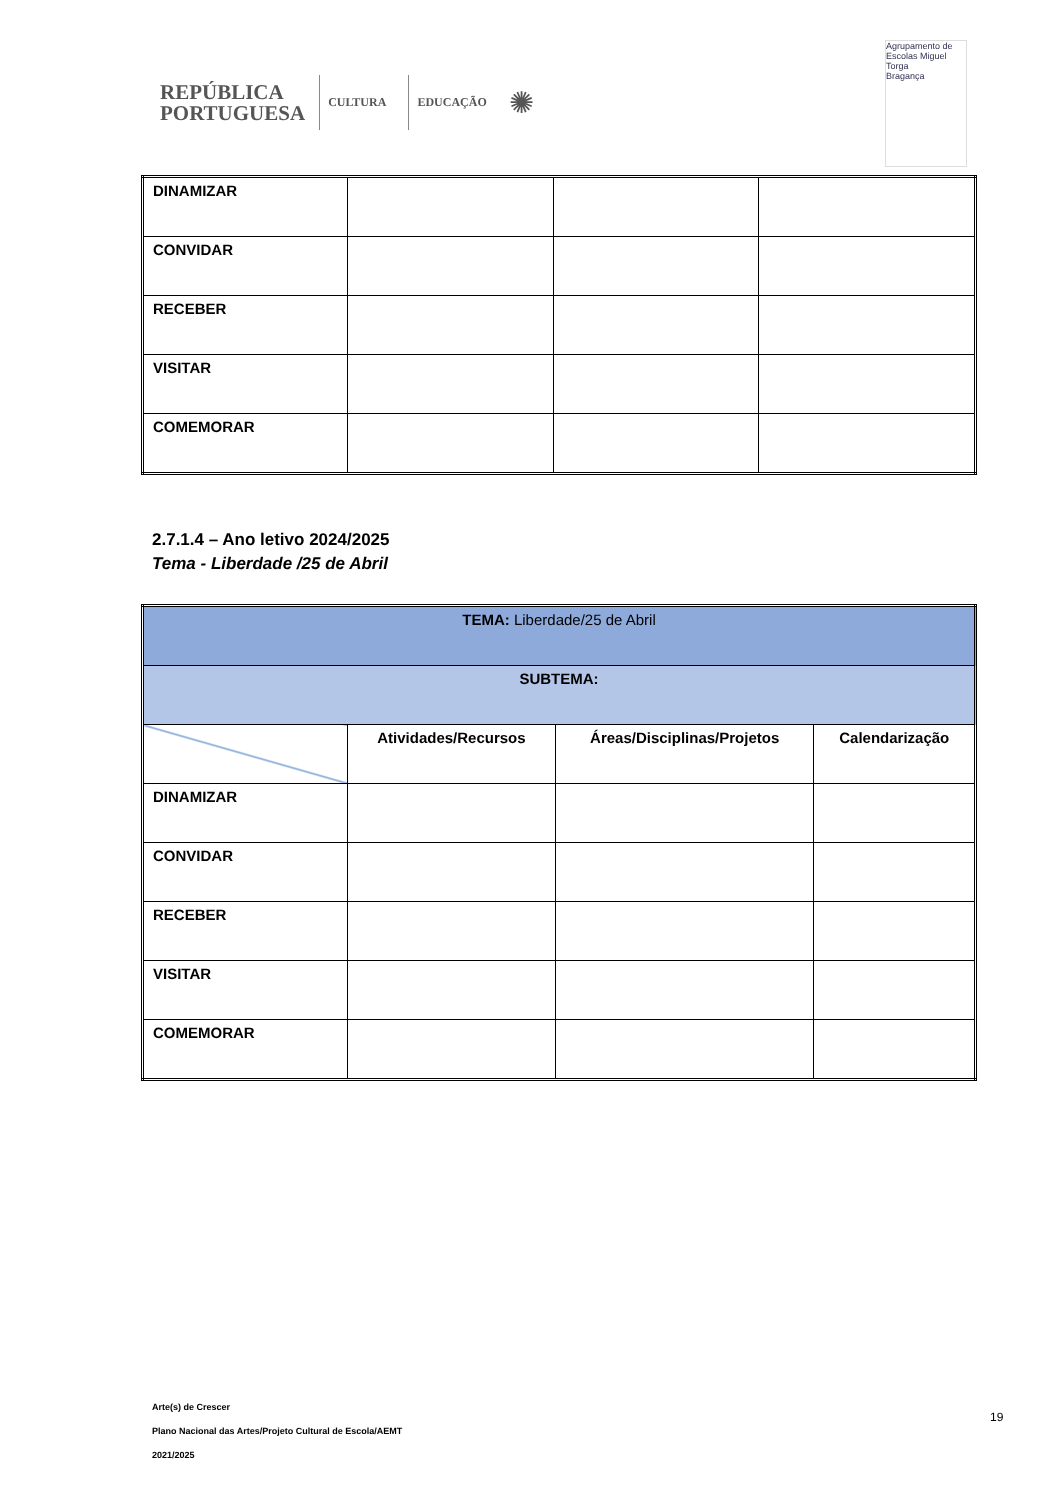REPÚBLICA
PORTUGUESA
CULTURA EDUCAÇÃO
✺
Agrupamento de Escolas Miguel Torga
Bragança
| DINAMIZAR | | | |
| CONVIDAR | | | |
| RECEBER | | | |
| VISITAR | | | |
| COMEMORAR | | | |
2.7.1.4 – Ano letivo 2024/2025
Tema - Liberdade /25 de Abril
| TEMA: Liberdade/25 de Abril | | | |
| SUBTEMA: | | | |
| | Atividades/Recursos | Áreas/Disciplinas/Projetos | Calendarização |
| DINAMIZAR | | | |
| CONVIDAR | | | |
| RECEBER | | | |
| VISITAR | | | |
| COMEMORAR | | | |
Arte(s) de Crescer
Plano Nacional das Artes/Projeto Cultural de Escola/AEMT
2021/2025
19